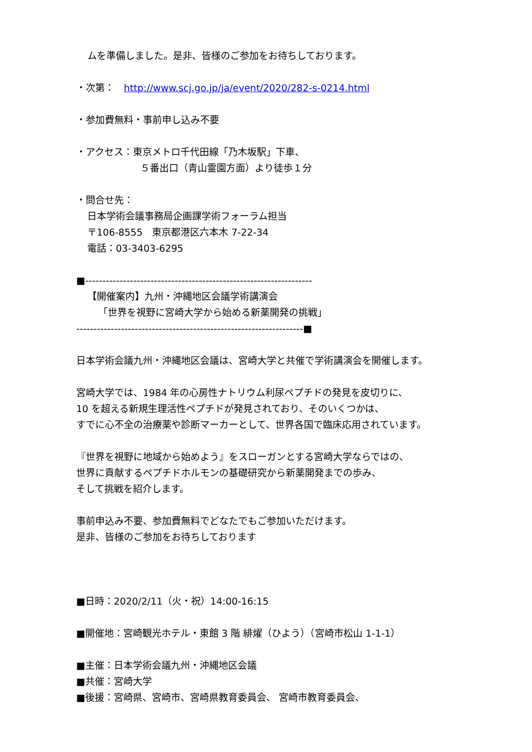ムを準備しました。是非、皆様のご参加をお待ちしております。
・次第：　http://www.scj.go.jp/ja/event/2020/282-s-0214.html
・参加費無料・事前申し込み不要
・アクセス：東京メトロ千代田線「乃木坂駅」下車、
５番出口（青山霊園方面）より徒歩１分
・問合せ先：
日本学術会議事務局企画課学術フォーラム担当
〒106-8555　東京都港区六本木 7-22-34
電話：03-3403-6295
■------------------------------------------------------------------
【開催案内】九州・沖縄地区会議学術講演会
「世界を視野に宮崎大学から始める新薬開発の挑戦」
------------------------------------------------------------------■
日本学術会議九州・沖縄地区会議は、宮崎大学と共催で学術講演会を開催します。
宮崎大学では、1984 年の心房性ナトリウム利尿ペプチドの発見を皮切りに、
10 を超える新規生理活性ペプチドが発見されており、そのいくつかは、
すでに心不全の治療薬や診断マーカーとして、世界各国で臨床応用されています。
『世界を視野に地域から始めよう』をスローガンとする宮崎大学ならではの、
世界に貢献するペプチドホルモンの基礎研究から新薬開発までの歩み、
そして挑戦を紹介します。
事前申込み不要、参加費無料でどなたでもご参加いただけます。
是非、皆様のご参加をお待ちしております
■日時：2020/2/11（火・祝）14:00-16:15
■開催地：宮崎観光ホテル・東館 3 階 緋燿（ひよう）（宮崎市松山 1-1-1）
■主催：日本学術会議九州・沖縄地区会議
■共催：宮崎大学
■後援：宮崎県、宮崎市、宮崎県教育委員会、 宮崎市教育委員会、